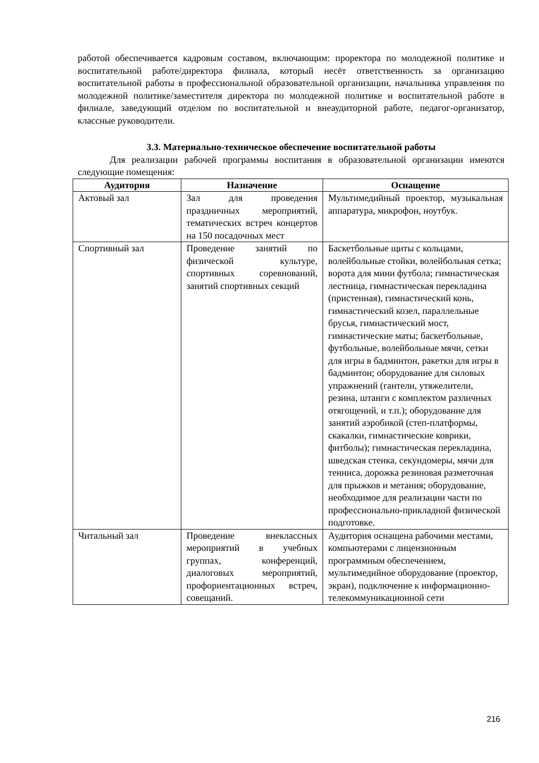работой обеспечивается кадровым составом, включающим: проректора по молодежной политике и воспитательной работе/директора филиала, который несёт ответственность за организацию воспитательной работы в профессиональной образовательной организации, начальника управления по молодежной политике/заместителя директора по молодежной политике и воспитательной работе в филиале, заведующий отделом по воспитательной и внеаудиторной работе, педагог-организатор, классные руководители.
3.3. Материально-техническое обеспечение воспитательной работы
Для реализации рабочей программы воспитания в образовательной организации имеются следующие помещения:
| Аудитория | Назначение | Оснащение |
| --- | --- | --- |
| Актовый зал | Зал для проведения праздничных мероприятий, тематических встреч концертов на 150 посадочных мест | Мультимедийный проектор, музыкальная аппаратура, микрофон, ноутбук. |
| Спортивный зал | Проведение занятий по физической культуре, спортивных соревнований, занятий спортивных секций | Баскетбольные щиты с кольцами, волейбольные стойки, волейбольная сетка; ворота для мини футбола; гимнастическая лестница, гимнастическая перекладина (пристенная), гимнастический конь, гимнастический козел, параллельные брусья, гимнастический мост, гимнастические маты; баскетбольные, футбольные, волейбольные мячи, сетки для игры в бадминтон, ракетки для игры в бадминтон; оборудование для силовых упражнений (гантели, утяжелители, резина, штанги с комплектом различных отягощений, и т.п.); оборудование для занятий аэробикой (степ-платформы, скакалки, гимнастические коврики, фитболы); гимнастическая перекладина, шведская стенка, секундомеры, мячи для тенниса, дорожка резиновая разметочная для прыжков и метания; оборудование, необходимое для реализации части по профессионально-прикладной физической подготовке. |
| Читальный зал | Проведение внеклассных мероприятий в учебных группах, конференций, диалоговых мероприятий, профориентационных встреч, совещаний. | Аудитория оснащена рабочими местами, компьютерами с лицензионным программным обеспечением, мультимедийное оборудование (проектор, экран), подключение к информационно-телекоммуникационной сети |
216